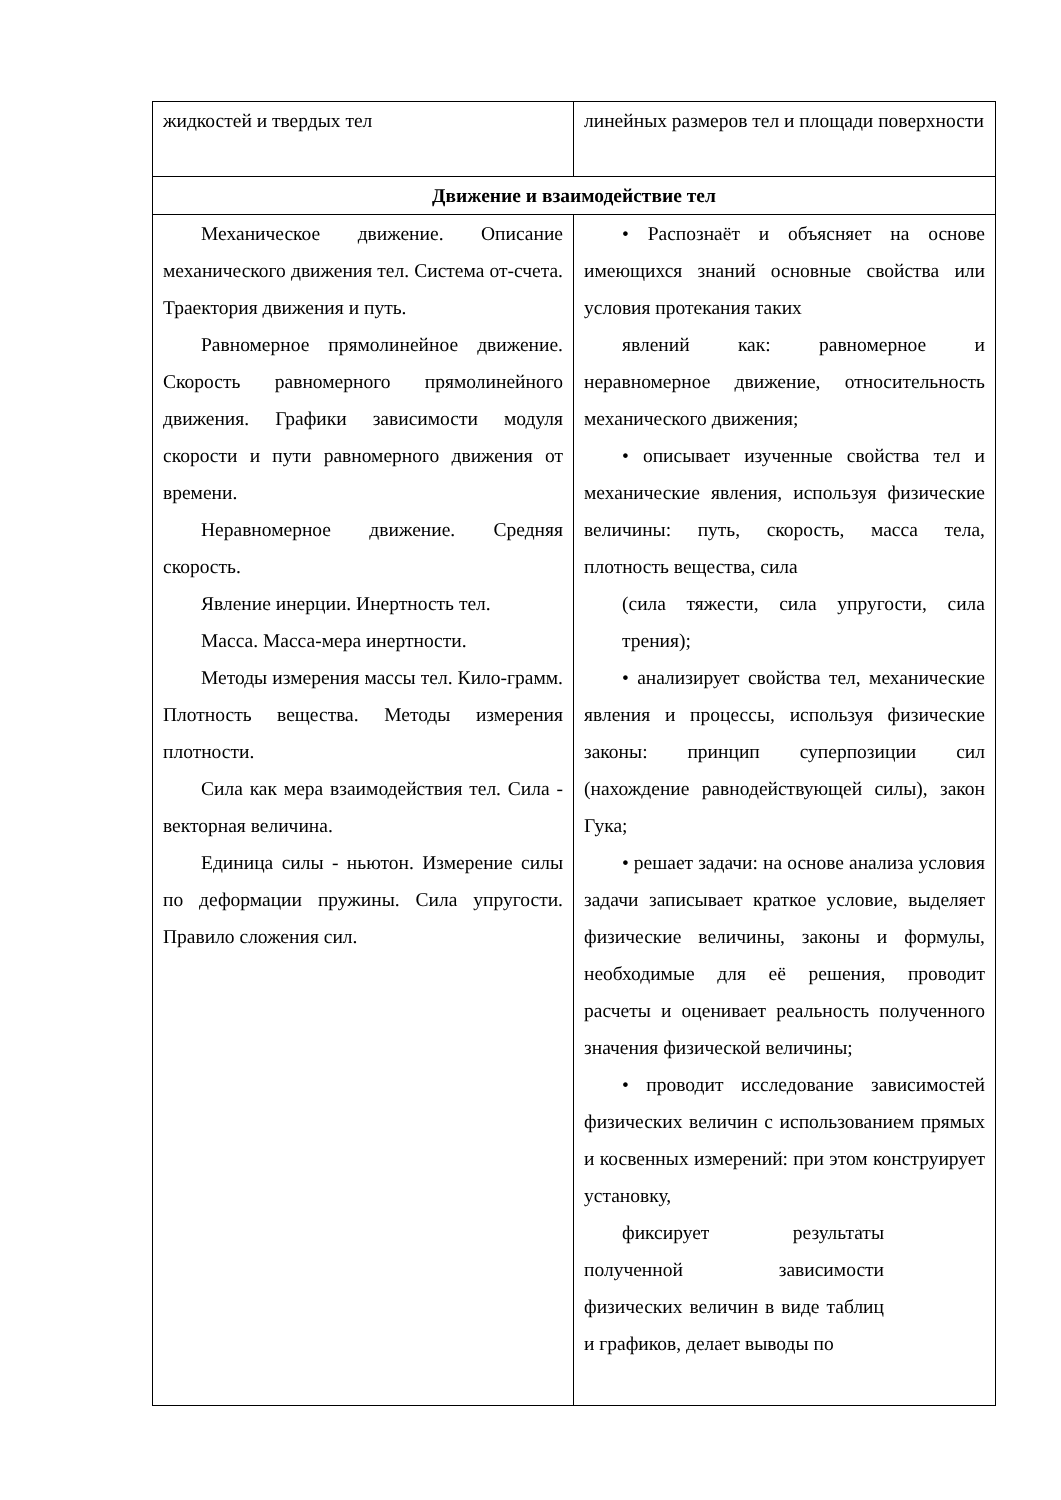| жидкостей и твердых тел | линейных размеров тел и площади поверхности |
| Движение и взаимодействие тел | |
| Механическое движение. Описание механического движения тел. Система от-счета. Траектория движения и путь. Равномерное прямолинейное движение. Скорость равномерного прямолинейного движения. Графики зависимости модуля скорости и пути равномерного движения от времени. Неравномерное движение. Средняя скорость. Явление инерции. Инертность тел. Масса. Масса-мера инертности. Методы измерения массы тел. Кило-грамм. Плотность вещества. Методы измерения плотности. Сила как мера взаимодействия тел. Сила - векторная величина. Единица силы - ньютон. Измерение силы по деформации пружины. Сила упругости. Правило сложения сил. | • Распознаёт и объясняет на основе имеющихся знаний основные свойства или условия протекания таких явлений как: равномерное и неравномерное движение, относительность механического движения; • описывает изученные свойства тел и механические явления, используя физические величины: путь, скорость, масса тела, плотность вещества, сила (сила тяжести, сила упругости, сила трения); • анализирует свойства тел, механические явления и процессы, используя физические законы: принцип суперпозиции сил (нахождение равнодействующей силы), закон Гука; • решает задачи: на основе анализа условия задачи записывает краткое условие, выделяет физические величины, законы и формулы, необходимые для её решения, проводит расчеты и оценивает реальность полученного значения физической величины; • проводит исследование зависимостей физических величин с использованием прямых и косвенных измерений: при этом конструирует установку, фиксирует результаты полученной зависимости физических величин в виде таблиц и графиков, делает выводы по |